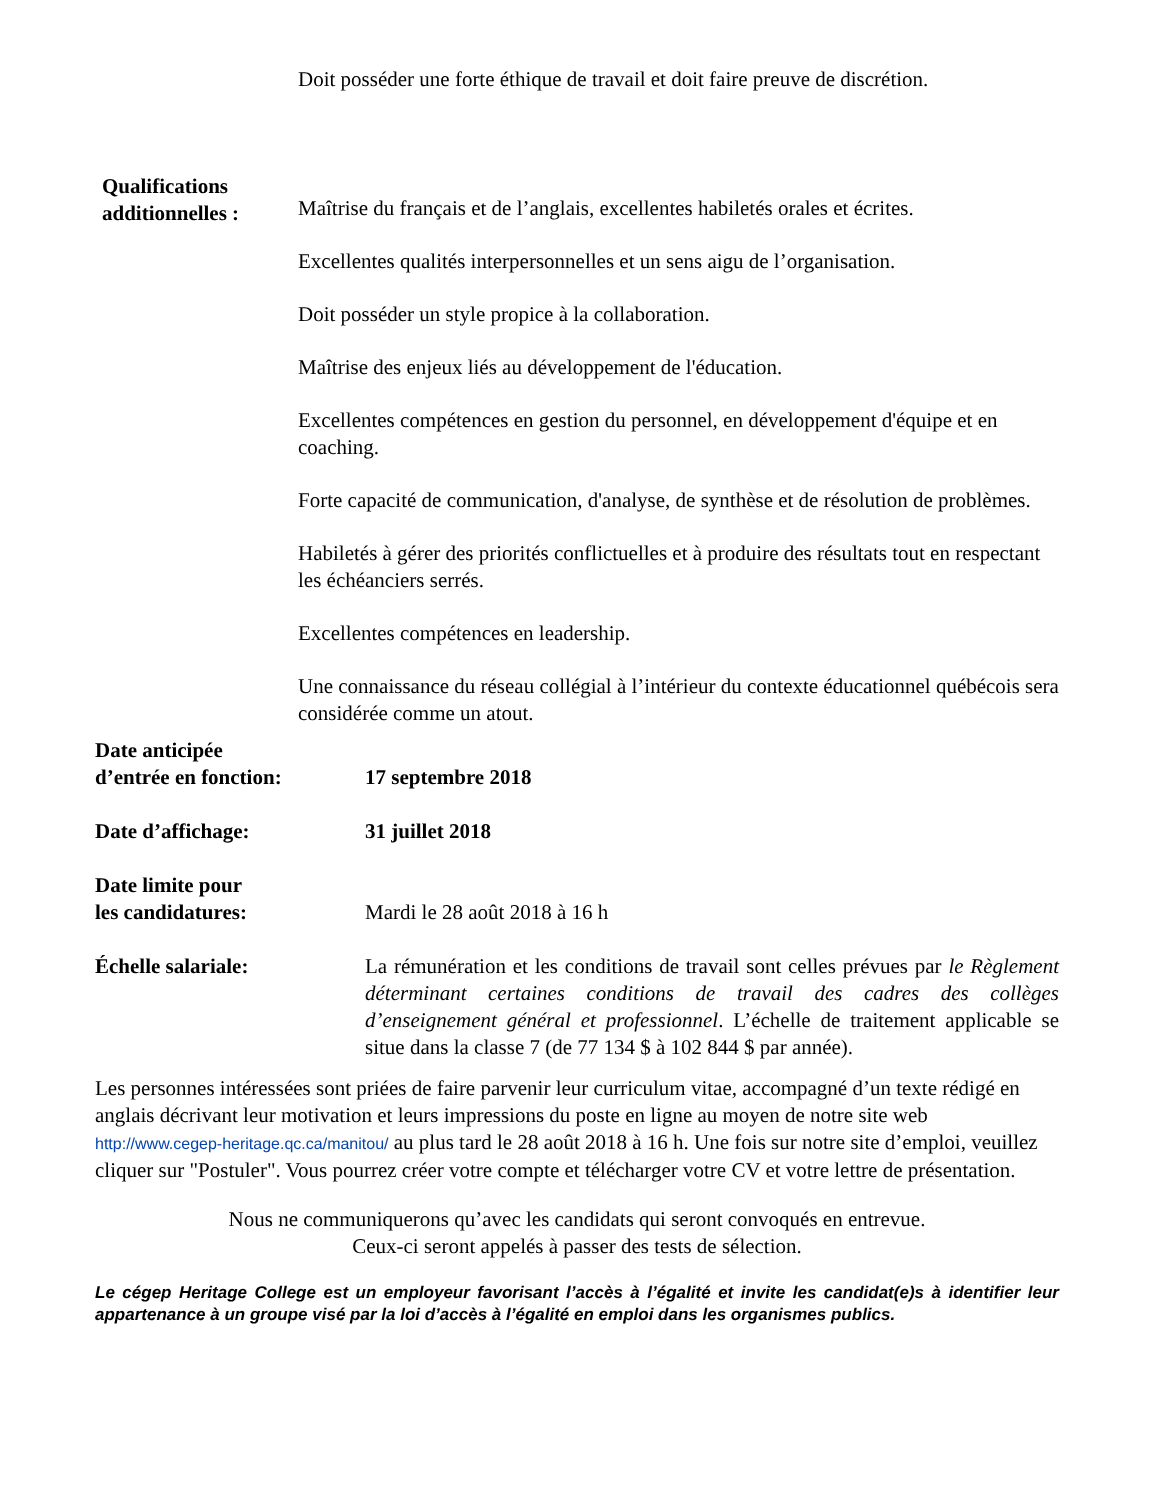Doit posséder une forte éthique de travail et doit faire preuve de discrétion.
Qualifications additionnelles :
Maîtrise du français et de l’anglais, excellentes habiletés orales et écrites.
Excellentes qualités interpersonnelles et un sens aigu de l’organisation.
Doit posséder un style propice à la collaboration.
Maîtrise des enjeux liés au développement de l'éducation.
Excellentes compétences en gestion du personnel, en développement d'équipe et en coaching.
Forte capacité de communication, d'analyse, de synthèse et de résolution de problèmes.
Habiletés à gérer des priorités conflictuelles et à produire des résultats tout en respectant les échéanciers serrés.
Excellentes compétences en leadership.
Une connaissance du réseau collégial à l’intérieur du contexte éducationnel québécois sera considérée comme un atout.
Date anticipée
d’entrée en fonction:
17 septembre 2018
Date d’affichage: 31 juillet 2018
Date limite pour
les candidatures:
Mardi le 28 août 2018 à 16 h
Échelle salariale: La rémunération et les conditions de travail sont celles prévues par le Règlement déterminant certaines conditions de travail des cadres des collèges d’enseignement général et professionnel. L’échelle de traitement applicable se situe dans la classe 7 (de 77 134 $ à 102 844 $ par année).
Les personnes intéressées sont priées de faire parvenir leur curriculum vitae, accompagné d’un texte rédigé en anglais décrivant leur motivation et leurs impressions du poste en ligne au moyen de notre site web http://www.cegep-heritage.qc.ca/manitou/ au plus tard le 28 août 2018 à 16 h. Une fois sur notre site d’emploi, veuillez cliquer sur "Postuler". Vous pourrez créer votre compte et télécharger votre CV et votre lettre de présentation.
Nous ne communiquerons qu’avec les candidats qui seront convoqués en entrevue.
Ceux-ci seront appelés à passer des tests de sélection.
Le cégep Heritage College est un employeur favorisant l’accès à l’égalité et invite les candidat(e)s à identifier leur appartenance à un groupe visé par la loi d’accès à l’égalité en emploi dans les organismes publics.